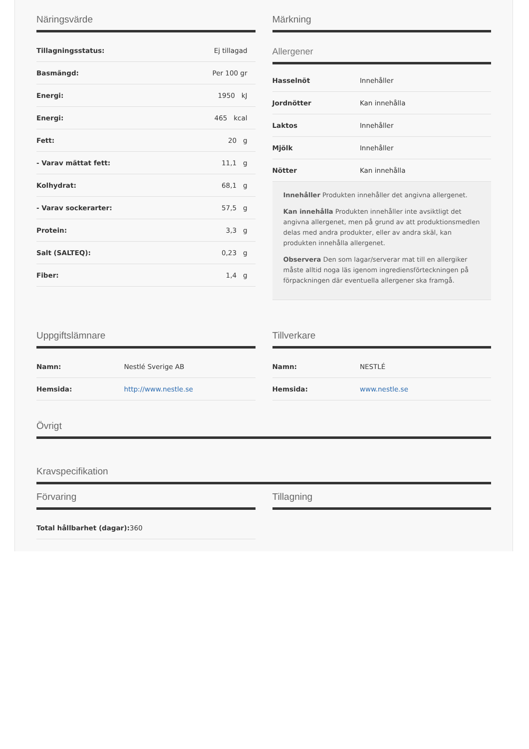Näringsvärde
| Tillagningsstatus: | Ej tillagad |
| Basmängd: | Per 100 gr |
| Energi: | 1950 kJ |
| Energi: | 465 kcal |
| Fett: | 20 g |
| - Varav mättat fett: | 11,1 g |
| Kolhydrat: | 68,1 g |
| - Varav sockerarter: | 57,5 g |
| Protein: | 3,3 g |
| Salt (SALTEQ): | 0,23 g |
| Fiber: | 1,4 g |
Märkning
Allergener
| Hasselnöt | Innehåller |
| Jordnötter | Kan innehålla |
| Laktos | Innehåller |
| Mjölk | Innehåller |
| Nötter | Kan innehålla |
Innehåller Produkten innehåller det angivna allergenet.
Kan innehålla Produkten innehåller inte avsiktligt det angivna allergenet, men på grund av att produktionsmedlen delas med andra produkter, eller av andra skäl, kan produkten innehålla allergenet.
Observera Den som lagar/serverar mat till en allergiker måste alltid noga läs igenom ingrediensförteckningen på förpackningen där eventuella allergener ska framgå.
Uppgiftslämnare
| Namn: | Nestlé Sverige AB |
| Hemsida: | http://www.nestle.se |
Tillverkare
| Namn: | NESTLÉ |
| Hemsida: | www.nestle.se |
Övrigt
Kravspecifikation
Förvaring
| Total hållbarhet (dagar): 360 |
Tillagning